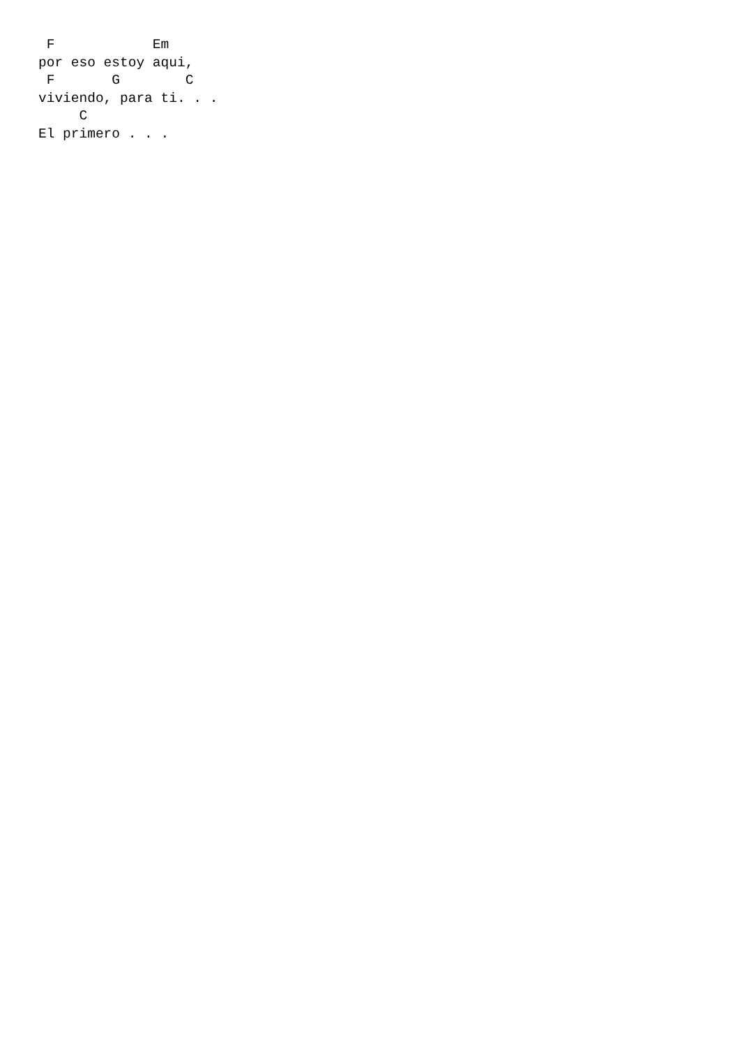F            Em
por eso estoy aqui,
 F       G        C
viviendo, para ti. . .
     C
El primero . . .